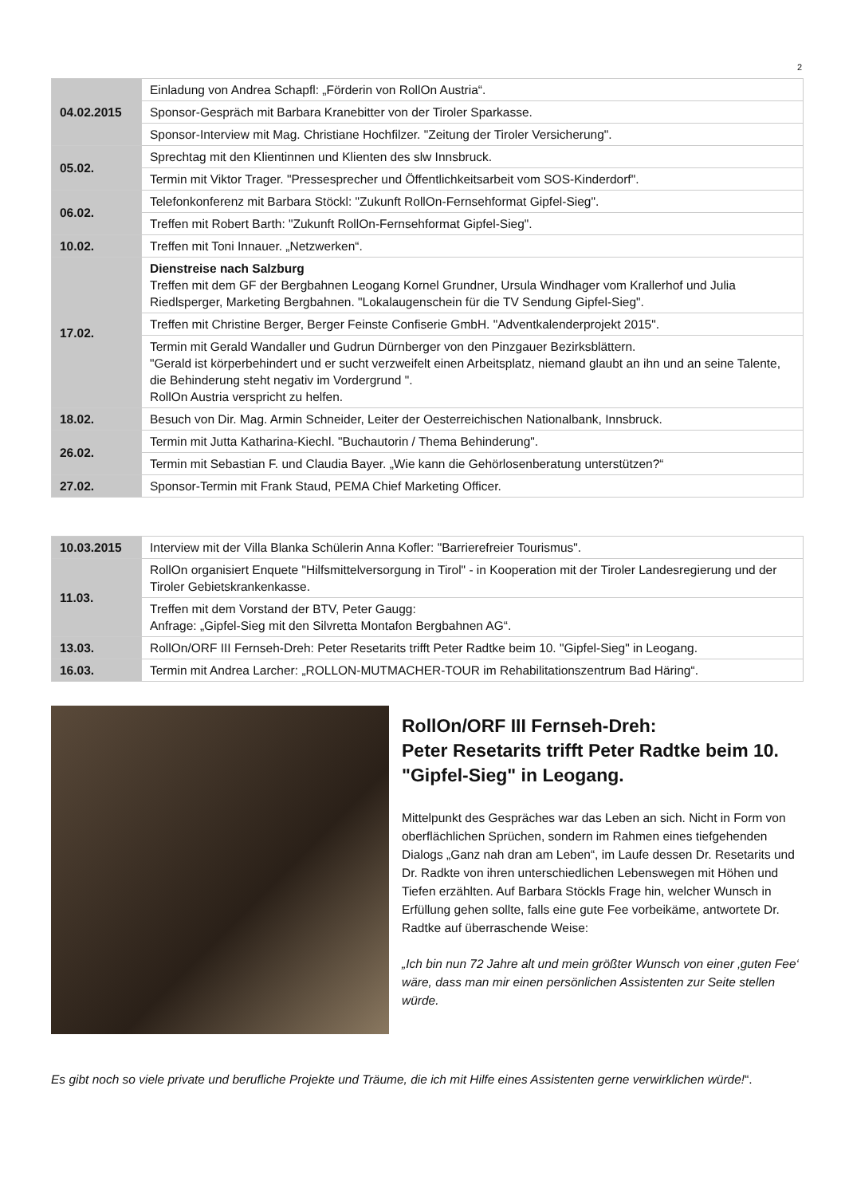2
| 04.02.2015 | Einladung von Andrea Schapfl: „Förderin von RollOn Austria“. |
| | Sponsor-Gespräch mit Barbara Kranebitter von der Tiroler Sparkasse. |
| | Sponsor-Interview mit Mag. Christiane Hochfilzer. "Zeitung der Tiroler Versicherung". |
| 05.02. | Sprechtag mit den Klientinnen und Klienten des slw Innsbruck. |
| | Termin mit Viktor Trager. "Pressesprecher und Öffentlichkeitsarbeit vom SOS-Kinderdorf". |
| 06.02. | Telefonkonferenz mit Barbara Stöckl: "Zukunft RollOn-Fernsehformat Gipfel-Sieg". |
| | Treffen mit Robert Barth: "Zukunft RollOn-Fernsehformat Gipfel-Sieg". |
| 10.02. | Treffen mit Toni Innauer. „Netzwerken“. |
| 17.02. | Dienstreise nach Salzburg Treffen mit dem GF der Bergbahnen Leogang Kornel Grundner, Ursula Windhager vom Krallerhof und Julia Riedlsperger, Marketing Bergbahnen. "Lokalaugenschein für die TV Sendung Gipfel-Sieg". |
| | Treffen mit Christine Berger, Berger Feinste Confiserie GmbH. "Adventkalenderprojekt 2015". |
| | Termin mit Gerald Wandaller und Gudrun Dürnberger von den Pinzgauer Bezirksblättern. "Gerald ist körperbehindert und er sucht verzweifelt einen Arbeitsplatz, niemand glaubt an ihn und an seine Talente, die Behinderung steht negativ im Vordergrund ". RollOn Austria verspricht zu helfen. |
| 18.02. | Besuch von Dir. Mag. Armin Schneider, Leiter der Oesterreichischen Nationalbank, Innsbruck. |
| 26.02. | Termin mit Jutta Katharina-Kiechl. "Buchautorin / Thema Behinderung". |
| | Termin mit Sebastian F. und Claudia Bayer. „Wie kann die Gehörlosenberatung unterstützen?“ |
| 27.02. | Sponsor-Termin mit Frank Staud, PEMA Chief Marketing Officer. |
| 10.03.2015 | Interview mit der Villa Blanka Schülerin Anna Kofler: "Barrierefreier Tourismus". |
| 11.03. | RollOn organisiert Enquete "Hilfsmittelversorgung in Tirol" - in Kooperation mit der Tiroler Landesregierung und der Tiroler Gebietskrankenkasse. |
| | Treffen mit dem Vorstand der BTV, Peter Gaugg: Anfrage: „Gipfel-Sieg mit den Silvretta Montafon Bergbahnen AG“. |
| 13.03. | RollOn/ORF III Fernseh-Dreh: Peter Resetarits trifft Peter Radtke beim 10. "Gipfel-Sieg" in Leogang. |
| 16.03. | Termin mit Andrea Larcher: „ROLLON-MUTMACHER-TOUR im Rehabilitationszentrum Bad Häring“. |
RollOn/ORF III Fernseh-Dreh:
Peter Resetarits trifft Peter Radtke beim 10. "Gipfel-Sieg" in Leogang.
Mittelpunkt des Gespräches war das Leben an sich. Nicht in Form von oberflächlichen Sprüchen, sondern im Rahmen eines tiefgehenden Dialogs „Ganz nah dran am Leben“, im Laufe dessen Dr. Resetarits und Dr. Radkte von ihren unterschiedlichen Lebenswegen mit Höhen und Tiefen erzählten. Auf Barbara Stöckls Frage hin, welcher Wunsch in Erfüllung gehen sollte, falls eine gute Fee vorbeikäme, antwortete Dr. Radtke auf überraschende Weise:
„Ich bin nun 72 Jahre alt und mein größter Wunsch von einer ‚guten Fee‘ wäre, dass man mir einen persönlichen Assistenten zur Seite stellen würde.
Es gibt noch so viele private und berufliche Projekte und Träume, die ich mit Hilfe eines Assistenten gerne verwirklichen würde!“.